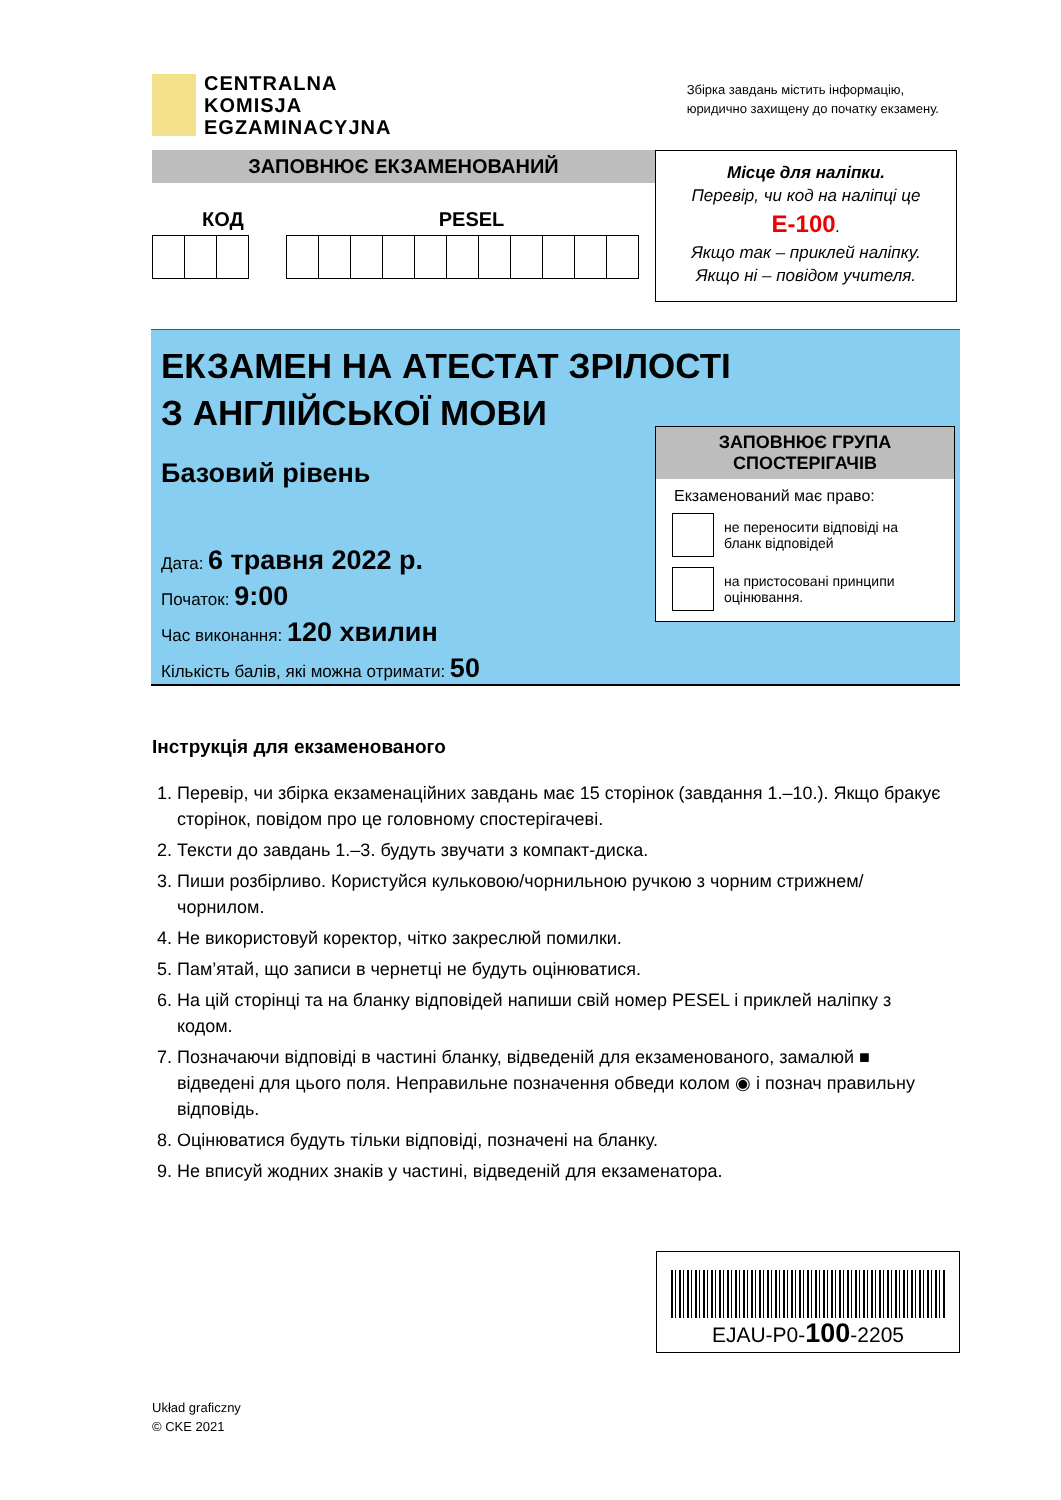CENTRALNA
KOMISJA
EGZAMINACYJNA
Збірка завдань містить інформацію,
юридично захищену до початку екзамену.
ЗАПОВНЮЄ ЕКЗАМЕНОВАНИЙ
КОД PESEL
Місце для наліпки.
Перевір, чи код на наліпці це
E-100.
Якщо так – приклей наліпку.
Якщо ні – повідом учителя.
ЕКЗАМЕН НА АТЕСТАТ ЗРІЛОСТІ
З АНГЛІЙСЬКОЇ МОВИ
Базовий рівень
Дата: 6 травня 2022 р.
Початок: 9:00
Час виконання: 120 хвилин
Кількість балів, які можна отримати: 50
ЗАПОВНЮЄ ГРУПА
СПОСТЕРІГАЧІВ
Екзаменований має право:
не переносити відповіді на бланк відповідей
на пристосовані принципи оцінювання.
Інструкція для екзаменованого
1. Перевір, чи збірка екзаменаційних завдань має 15 сторінок (завдання 1.–10.). Якщо бракує сторінок, повідом про це головному спостерігачеві.
2. Тексти до завдань 1.–3. будуть звучати з компакт-диска.
3. Пиши розбірливо. Користуйся кульковою/чорнильною ручкою з чорним стрижнем/чорнилом.
4. Не використовуй коректор, чітко закреслюй помилки.
5. Пам’ятай, що записи в чернетці не будуть оцінюватися.
6. На цій сторінці та на бланку відповідей напиши свій номер PESEL і приклей наліпку з кодом.
7. Позначаючи відповіді в частині бланку, відведеній для екзаменованого, замалюй ■ відведені для цього поля. Неправильне позначення обведи колом ◉ і познач правильну відповідь.
8. Оцінюватися будуть тільки відповіді, позначені на бланку.
9. Не вписуй жодних знаків у частині, відведеній для екзаменатора.
EJAU-P0-100-2205
Układ graficzny
© CKE 2021